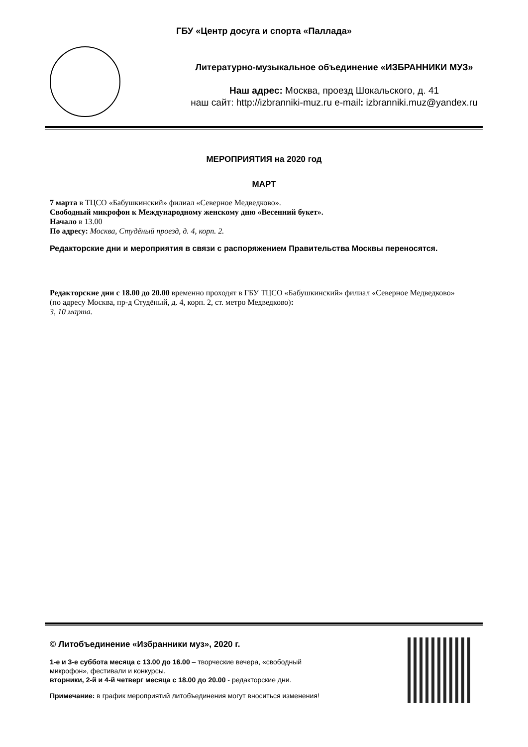ГБУ «Центр досуга и спорта «Паллада»
Литературно-музыкальное объединение «ИЗБРАННИКИ МУЗ»
Наш адрес: Москва, проезд Шокальского, д. 41
наш сайт: http://izbranniki-muz.ru e-mail: izbranniki.muz@yandex.ru
МЕРОПРИЯТИЯ на 2020 год
МАРТ
7 марта в ТЦСО «Бабушкинский» филиал «Северное Медведково».
Свободный микрофон к Международному женскому дню «Весенний букет».
Начало в 13.00
По адресу: Москва, Студёный проезд, д. 4, корп. 2.
Редакторские дни и мероприятия в связи с распоряжением Правительства Москвы переносятся.
Редакторские дни с 18.00 до 20.00 временно проходят в ГБУ ТЦСО «Бабушкинский» филиал «Северное Медведково» (по адресу Москва, пр-д Студёный, д. 4, корп. 2, ст. метро Медведково):
3, 10 марта.
© Литобъединение «Избранники муз», 2020 г.
1-е и 3-е суббота месяца с 13.00 до 16.00 – творческие вечера, «свободный
микрофон», фестивали и конкурсы.
вторники, 2-й и 4-й четверг месяца с 18.00 до 20.00 - редакторские дни.
Примечание: в график мероприятий литобъединения могут вноситься изменения!